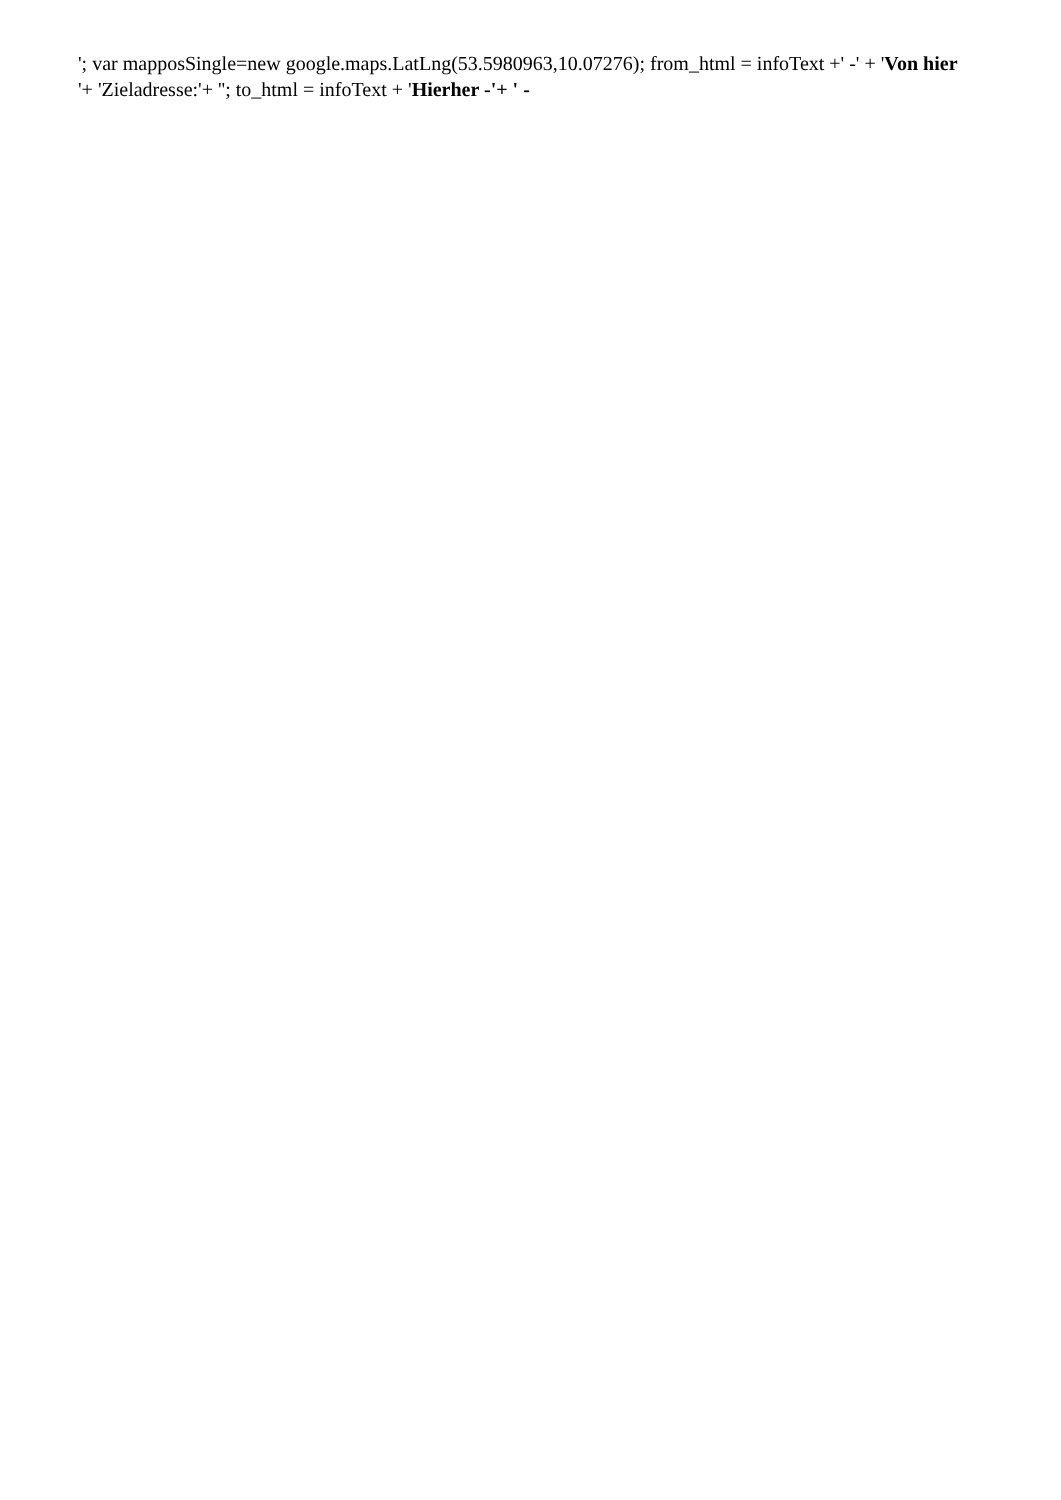'; var mapposSingle=new google.maps.LatLng(53.5980963,10.07276); from_html = infoText +' -' + 'Von hier
'+ 'Zieladresse:'+ ''; to_html = infoText + 'Hierher -'+ ' -